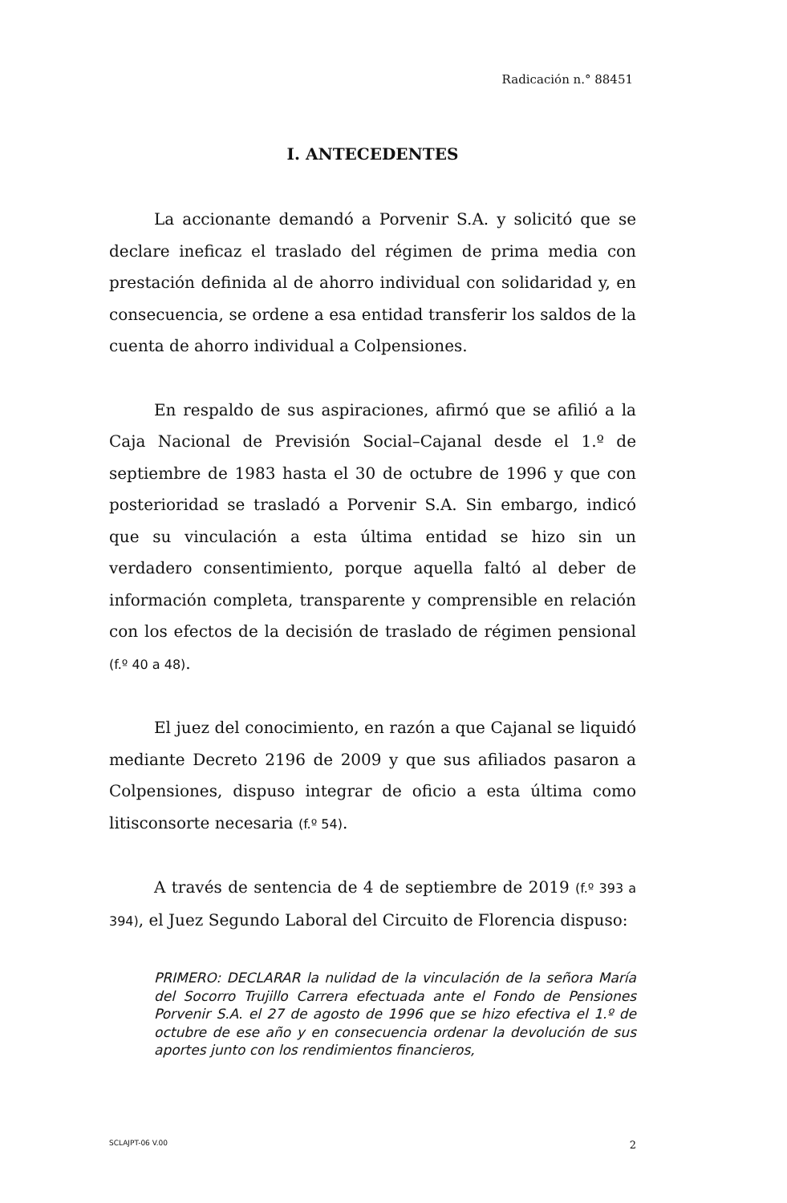Radicación n.° 88451
I. ANTECEDENTES
La accionante demandó a Porvenir S.A. y solicitó que se declare ineficaz el traslado del régimen de prima media con prestación definida al de ahorro individual con solidaridad y, en consecuencia, se ordene a esa entidad transferir los saldos de la cuenta de ahorro individual a Colpensiones.
En respaldo de sus aspiraciones, afirmó que se afilió a la Caja Nacional de Previsión Social–Cajanal desde el 1.º de septiembre de 1983 hasta el 30 de octubre de 1996 y que con posterioridad se trasladó a Porvenir S.A. Sin embargo, indicó que su vinculación a esta última entidad se hizo sin un verdadero consentimiento, porque aquella faltó al deber de información completa, transparente y comprensible en relación con los efectos de la decisión de traslado de régimen pensional (f.º 40 a 48).
El juez del conocimiento, en razón a que Cajanal se liquidó mediante Decreto 2196 de 2009 y que sus afiliados pasaron a Colpensiones, dispuso integrar de oficio a esta última como litisconsorte necesaria (f.º 54).
A través de sentencia de 4 de septiembre de 2019 (f.º 393 a 394), el Juez Segundo Laboral del Circuito de Florencia dispuso:
PRIMERO: DECLARAR la nulidad de la vinculación de la señora María del Socorro Trujillo Carrera efectuada ante el Fondo de Pensiones Porvenir S.A. el 27 de agosto de 1996 que se hizo efectiva el 1.º de octubre de ese año y en consecuencia ordenar la devolución de sus aportes junto con los rendimientos financieros,
SCLAJPT-06 V.00 2